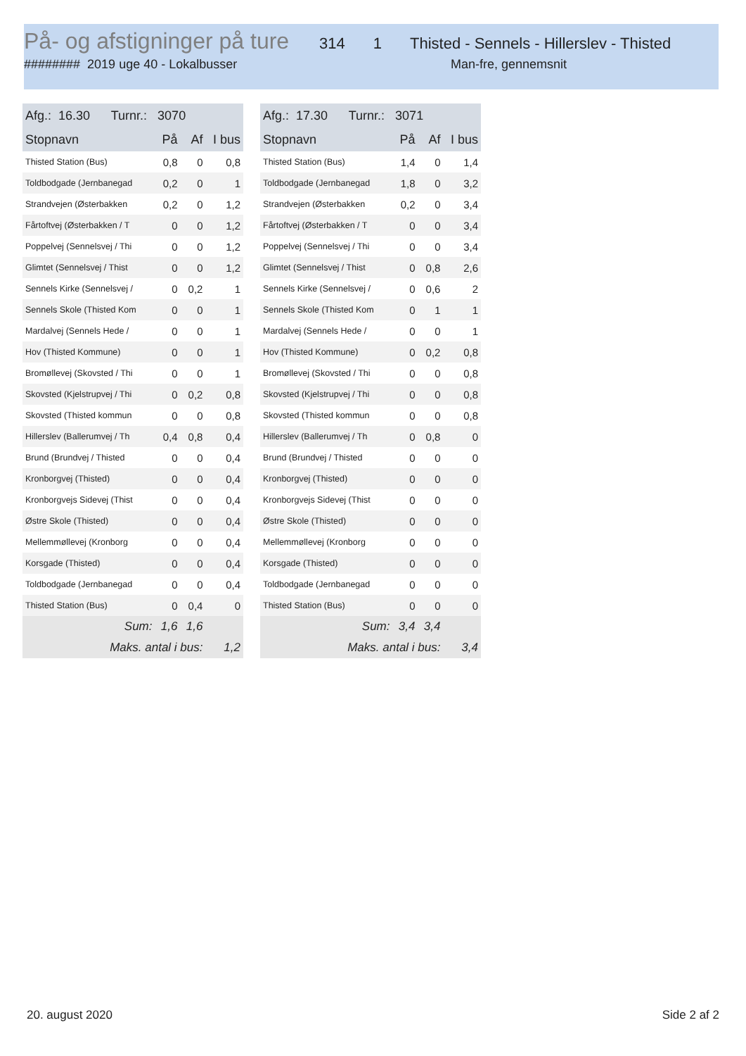På- og afstigninger på ture
314 1 Thisted - Sennels - Hillerslev - Thisted
######## 2019 uge 40 - Lokalbusser Man-fre, gennemsnit
| Afg.: 16.30 Turnr.: 3070 | | | |
| --- | --- | --- | --- |
| Stopnavn | På | Af | I bus |
| Thisted Station (Bus) | 0,8 | 0 | 0,8 |
| Toldbodgade (Jernbanegad | 0,2 | 0 | 1 |
| Strandvejen (Østerbakken | 0,2 | 0 | 1,2 |
| Fårtoftvej (Østerbakken / T | 0 | 0 | 1,2 |
| Poppelvej (Sennelsvej / Thi | 0 | 0 | 1,2 |
| Glimtet (Sennelsvej / Thist | 0 | 0 | 1,2 |
| Sennels Kirke (Sennelsvej / | 0 | 0,2 | 1 |
| Sennels Skole (Thisted Kom | 0 | 0 | 1 |
| Mardalvej (Sennels Hede / | 0 | 0 | 1 |
| Hov (Thisted Kommune) | 0 | 0 | 1 |
| Bromøllevej (Skovsted / Thi | 0 | 0 | 1 |
| Skovsted (Kjelstrupvej / Thi | 0 | 0,2 | 0,8 |
| Skovsted (Thisted kommun | 0 | 0 | 0,8 |
| Hillerslev (Ballerumvej / Th | 0,4 | 0,8 | 0,4 |
| Brund (Brundvej / Thisted | 0 | 0 | 0,4 |
| Kronborgvej (Thisted) | 0 | 0 | 0,4 |
| Kronborgvejs Sidevej (Thist | 0 | 0 | 0,4 |
| Østre Skole (Thisted) | 0 | 0 | 0,4 |
| Mellemmøllevej (Kronborg | 0 | 0 | 0,4 |
| Korsgade (Thisted) | 0 | 0 | 0,4 |
| Toldbodgade (Jernbanegad | 0 | 0 | 0,4 |
| Thisted Station (Bus) | 0 | 0,4 | 0 |
| Sum: | 1,6 | 1,6 | |
| Maks. antal i bus: | | | 1,2 |
| Afg.: 17.30 Turnr.: 3071 | | | |
| --- | --- | --- | --- |
| Stopnavn | På | Af | I bus |
| Thisted Station (Bus) | 1,4 | 0 | 1,4 |
| Toldbodgade (Jernbanegad | 1,8 | 0 | 3,2 |
| Strandvejen (Østerbakken | 0,2 | 0 | 3,4 |
| Fårtoftvej (Østerbakken / T | 0 | 0 | 3,4 |
| Poppelvej (Sennelsvej / Thi | 0 | 0 | 3,4 |
| Glimtet (Sennelsvej / Thist | 0 | 0,8 | 2,6 |
| Sennels Kirke (Sennelsvej / | 0 | 0,6 | 2 |
| Sennels Skole (Thisted Kom | 0 | 1 | 1 |
| Mardalvej (Sennels Hede / | 0 | 0 | 1 |
| Hov (Thisted Kommune) | 0 | 0,2 | 0,8 |
| Bromøllevej (Skovsted / Thi | 0 | 0 | 0,8 |
| Skovsted (Kjelstrupvej / Thi | 0 | 0 | 0,8 |
| Skovsted (Thisted kommun | 0 | 0 | 0,8 |
| Hillerslev (Ballerumvej / Th | 0 | 0,8 | 0 |
| Brund (Brundvej / Thisted | 0 | 0 | 0 |
| Kronborgvej (Thisted) | 0 | 0 | 0 |
| Kronborgvejs Sidevej (Thist | 0 | 0 | 0 |
| Østre Skole (Thisted) | 0 | 0 | 0 |
| Mellemmøllevej (Kronborg | 0 | 0 | 0 |
| Korsgade (Thisted) | 0 | 0 | 0 |
| Toldbodgade (Jernbanegad | 0 | 0 | 0 |
| Thisted Station (Bus) | 0 | 0 | 0 |
| Sum: | 3,4 | 3,4 | |
| Maks. antal i bus: | | | 3,4 |
20. august 2020 Side 2 af 2